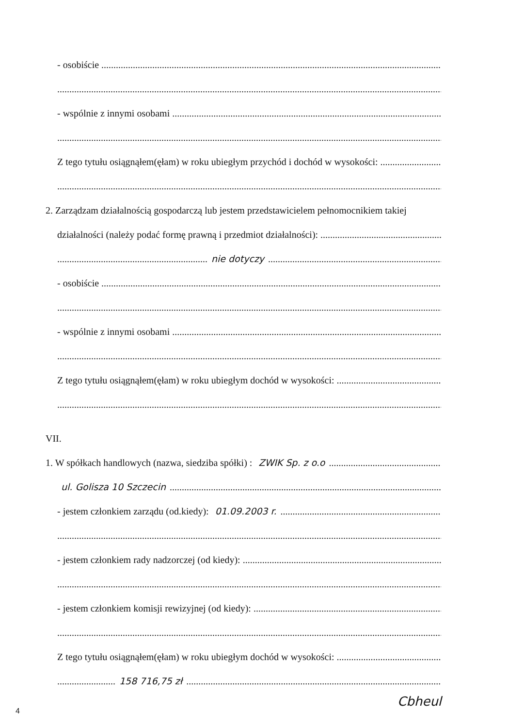- osobiście
- wspólnie z innymi osobami
Z tego tytułu osiągnąłem(ęłam) w roku ubiegłym przychód i dochód w wysokości:
2. Zarządzam działalnością gospodarczą lub jestem przedstawicielem pełnomocnikiem takiej
działalności (należy podać formę prawną i przedmiot działalności):
nie dotyczy
- osobiście
- wspólnie z innymi osobami
Z tego tytułu osiągnąłem(ęłam) w roku ubiegłym dochód w wysokości:
VII.
1. W spółkach handlowych (nazwa, siedziba spółki) : ZWIK Sp. z o.o
ul. Golisza 10 Szczecin
- jestem członkiem zarządu (od.kiedy): 01.09.2003 r.
- jestem członkiem rady nadzorczej (od kiedy):
- jestem członkiem komisji rewizyjnej (od kiedy):
Z tego tytułu osiągnąłem(ęłam) w roku ubiegłym dochód w wysokości:
158 716,75 zł
Cbheul
4